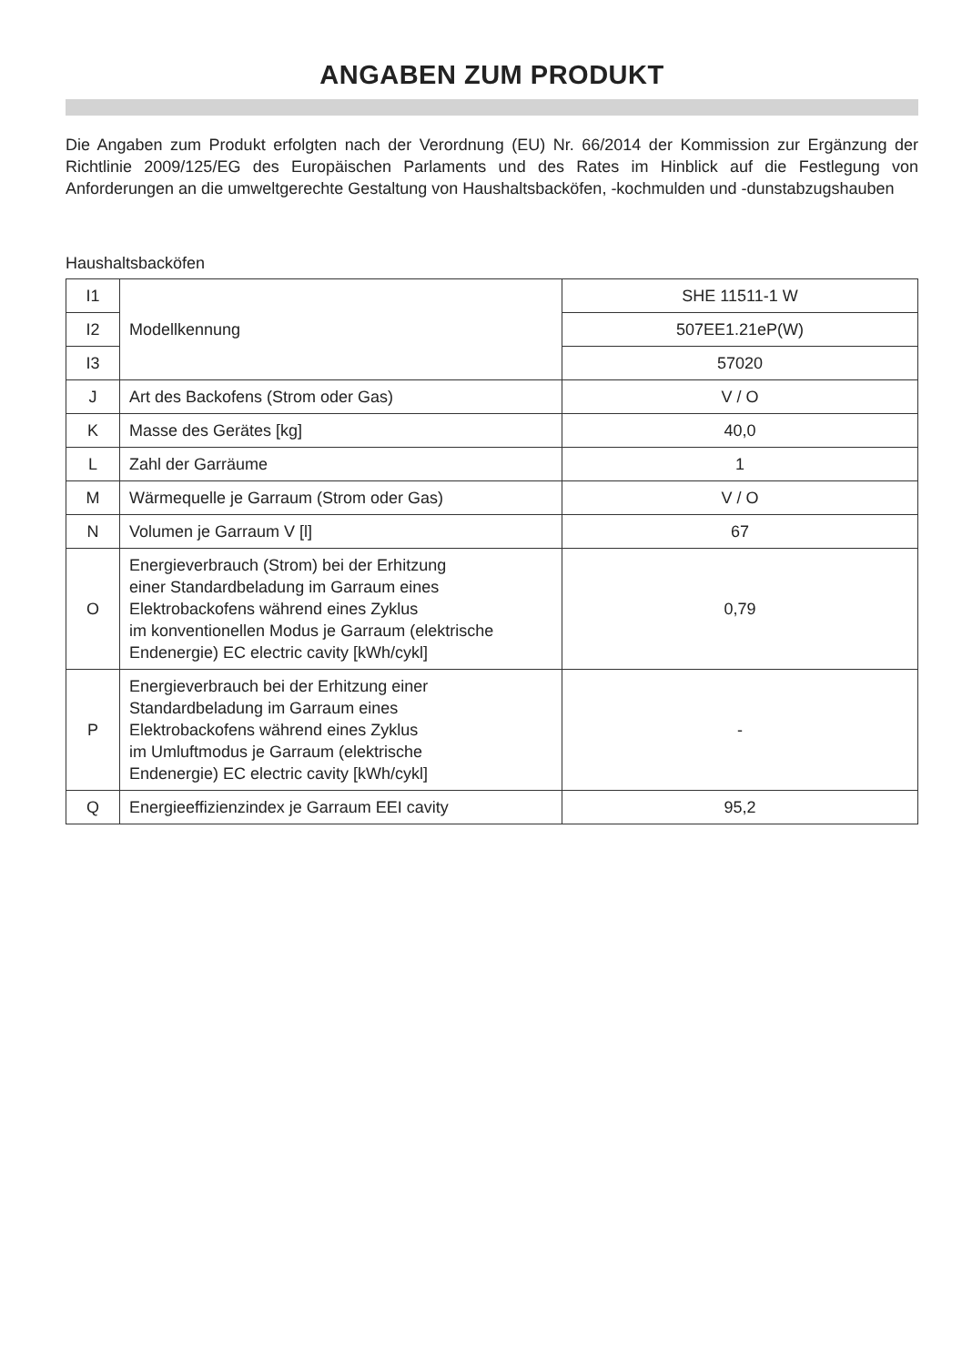ANGABEN ZUM PRODUKT
Die Angaben zum Produkt erfolgten nach der Verordnung (EU) Nr. 66/2014 der Kommission zur Ergänzung der Richtlinie 2009/125/EG des Europäischen Parlaments und des Rates im Hinblick auf die Festlegung von Anforderungen an die umweltgerechte Gestaltung von Haushaltsbacköfen, -kochmulden und -dunstabzugshauben
Haushaltsbacköfen
| I1 | Modellkennung | SHE 11511-1 W |
| I2 | | 507EE1.21eP(W) |
| I3 | | 57020 |
| J | Art des Backofens (Strom oder Gas) | V / O |
| K | Masse des Gerätes [kg] | 40,0 |
| L | Zahl der Garräume | 1 |
| M | Wärmequelle je Garraum (Strom oder Gas) | V / O |
| N | Volumen je Garraum V [l] | 67 |
| O | Energieverbrauch (Strom) bei der Erhitzung einer Standardbeladung im Garraum eines Elektrobackofens während eines Zyklus im konventionellen Modus je Garraum (elektrische Endenergie) EC electric cavity [kWh/cykl] | 0,79 |
| P | Energieverbrauch bei der Erhitzung einer Standardbeladung im Garraum eines Elektrobackofens während eines Zyklus im Umluftmodus je Garraum (elektrische Endenergie) EC electric cavity [kWh/cykl] | - |
| Q | Energieeffizienzindex je Garraum EEI cavity | 95,2 |